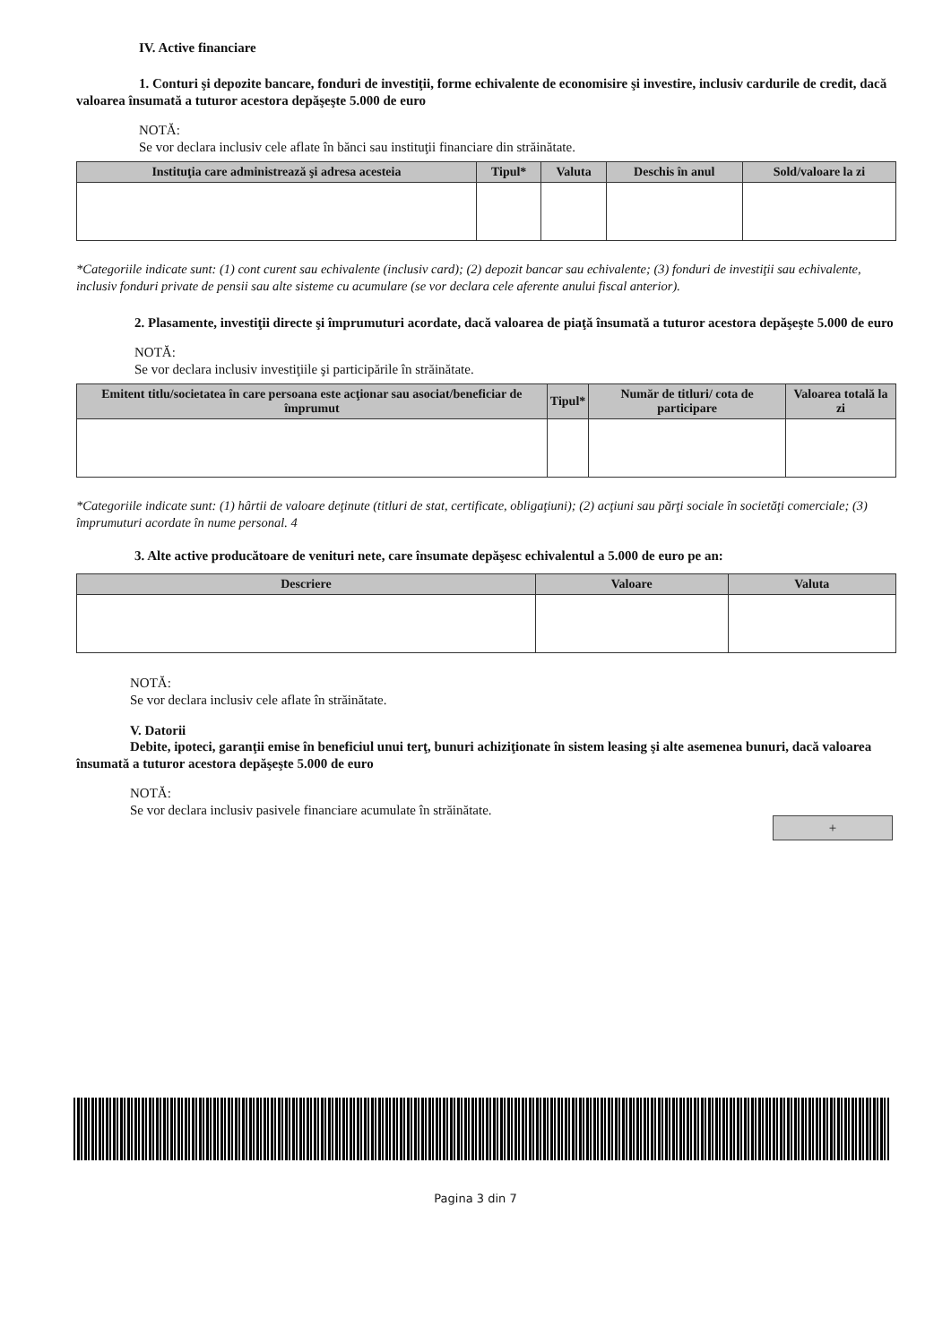IV. Active financiare
1. Conturi şi depozite bancare, fonduri de investiţii, forme echivalente de economisire şi investire, inclusiv cardurile de credit, dacă valoarea însumată a tuturor acestora depăşeşte 5.000 de euro
NOTĂ:
Se vor declara inclusiv cele aflate în bănci sau instituţii financiare din străinătate.
| Instituţia care administrează şi adresa acesteia | Tipul* | Valuta | Deschis în anul | Sold/valoare la zi |
| --- | --- | --- | --- | --- |
*Categoriile indicate sunt: (1) cont curent sau echivalente (inclusiv card); (2) depozit bancar sau echivalente; (3) fonduri de investiţii sau echivalente, inclusiv fonduri private de pensii sau alte sisteme cu acumulare (se vor declara cele aferente anului fiscal anterior).
2. Plasamente, investiţii directe şi împrumuturi acordate, dacă valoarea de piaţă însumată a tuturor acestora depăşeşte 5.000 de euro
NOTĂ:
Se vor declara inclusiv investiţiile şi participările în străinătate.
| Emitent titlu/societatea în care persoana este acţionar sau asociat/beneficiar de împrumut | Tipul* | Număr de titluri/ cota de participare | Valoarea totală la zi |
| --- | --- | --- | --- |
*Categoriile indicate sunt: (1) hârtii de valoare deţinute (titluri de stat, certificate, obligaţiuni); (2) acţiuni sau părţi sociale în societăţi comerciale; (3) împrumuturi acordate în nume personal. 4
3. Alte active producătoare de venituri nete, care însumate depăşesc echivalentul a 5.000 de euro pe an:
| Descriere | Valoare | Valuta |
| --- | --- | --- |
NOTĂ:
Se vor declara inclusiv cele aflate în străinătate.
V. Datorii
Debite, ipoteci, garanţii emise în beneficiul unui terţ, bunuri achiziţionate în sistem leasing şi alte asemenea bunuri, dacă valoarea însumată a tuturor acestora depăşeşte 5.000 de euro
NOTĂ:
Se vor declara inclusiv pasivele financiare acumulate în străinătate.
+
Pagina 3 din 7